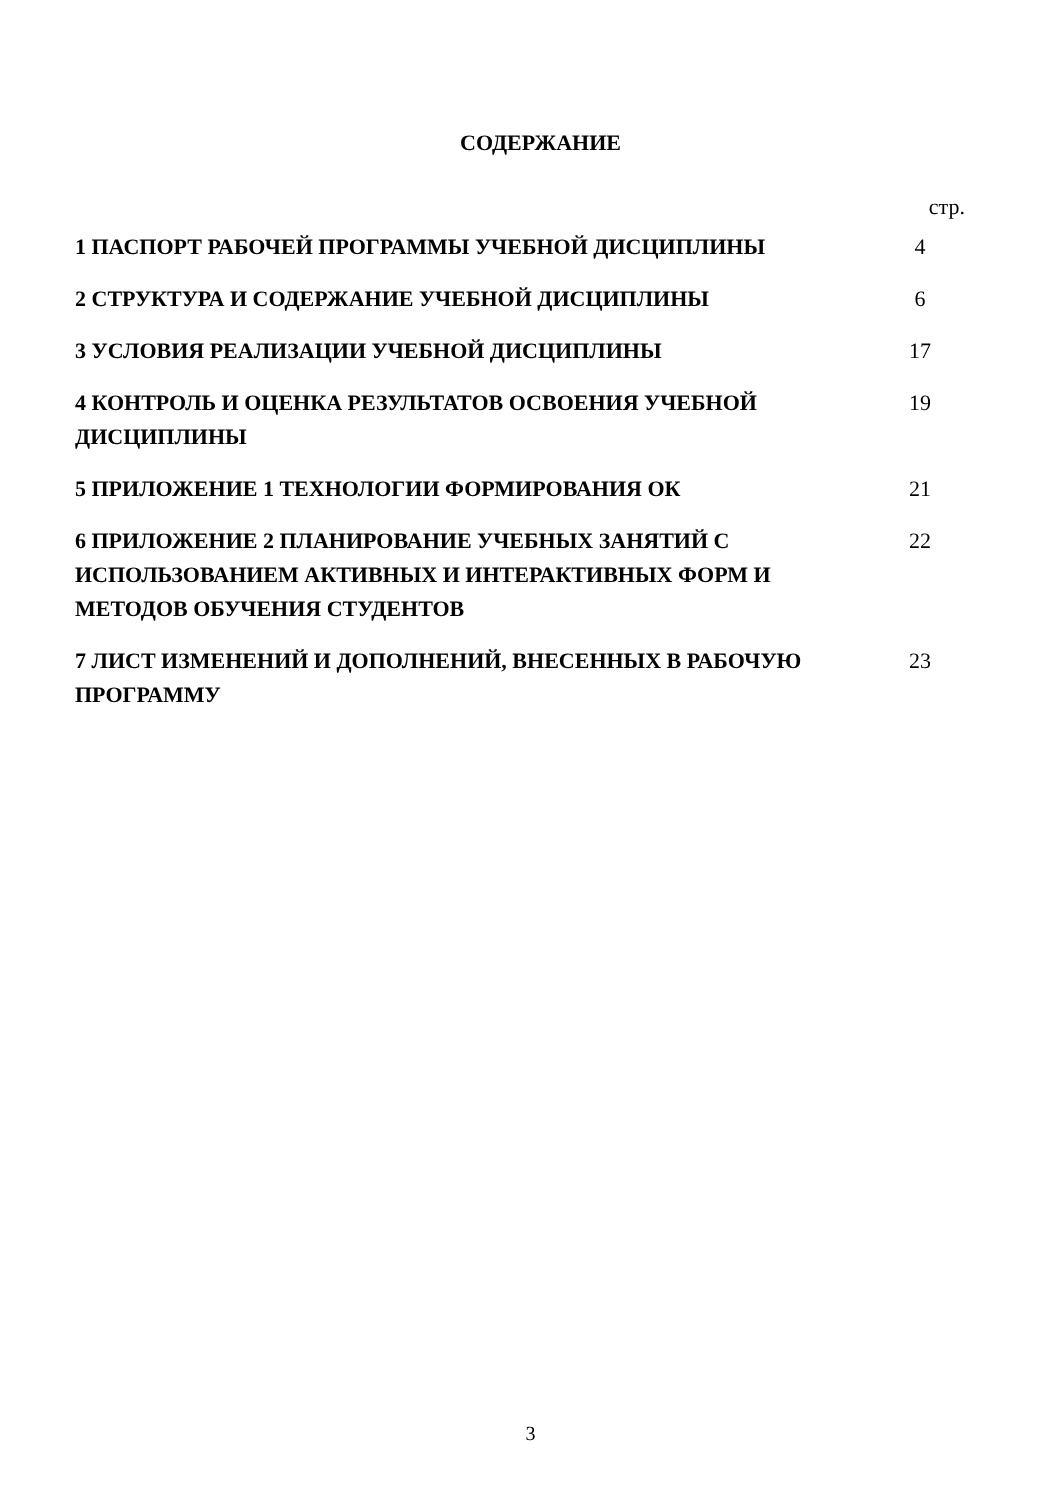СОДЕРЖАНИЕ
| | стр. |
| 1 ПАСПОРТ РАБОЧЕЙ ПРОГРАММЫ УЧЕБНОЙ ДИСЦИПЛИНЫ | 4 |
| 2 СТРУКТУРА И СОДЕРЖАНИЕ УЧЕБНОЙ ДИСЦИПЛИНЫ | 6 |
| 3 УСЛОВИЯ РЕАЛИЗАЦИИ УЧЕБНОЙ ДИСЦИПЛИНЫ | 17 |
| 4 КОНТРОЛЬ И ОЦЕНКА РЕЗУЛЬТАТОВ ОСВОЕНИЯ УЧЕБНОЙ ДИСЦИПЛИНЫ | 19 |
| 5 ПРИЛОЖЕНИЕ 1 ТЕХНОЛОГИИ ФОРМИРОВАНИЯ ОК | 21 |
| 6 ПРИЛОЖЕНИЕ 2 ПЛАНИРОВАНИЕ УЧЕБНЫХ ЗАНЯТИЙ С ИСПОЛЬЗОВАНИЕМ АКТИВНЫХ И ИНТЕРАКТИВНЫХ ФОРМ И МЕТОДОВ ОБУЧЕНИЯ СТУДЕНТОВ | 22 |
| 7 ЛИСТ ИЗМЕНЕНИЙ И ДОПОЛНЕНИЙ, ВНЕСЕННЫХ В РАБОЧУЮ ПРОГРАММУ | 23 |
3